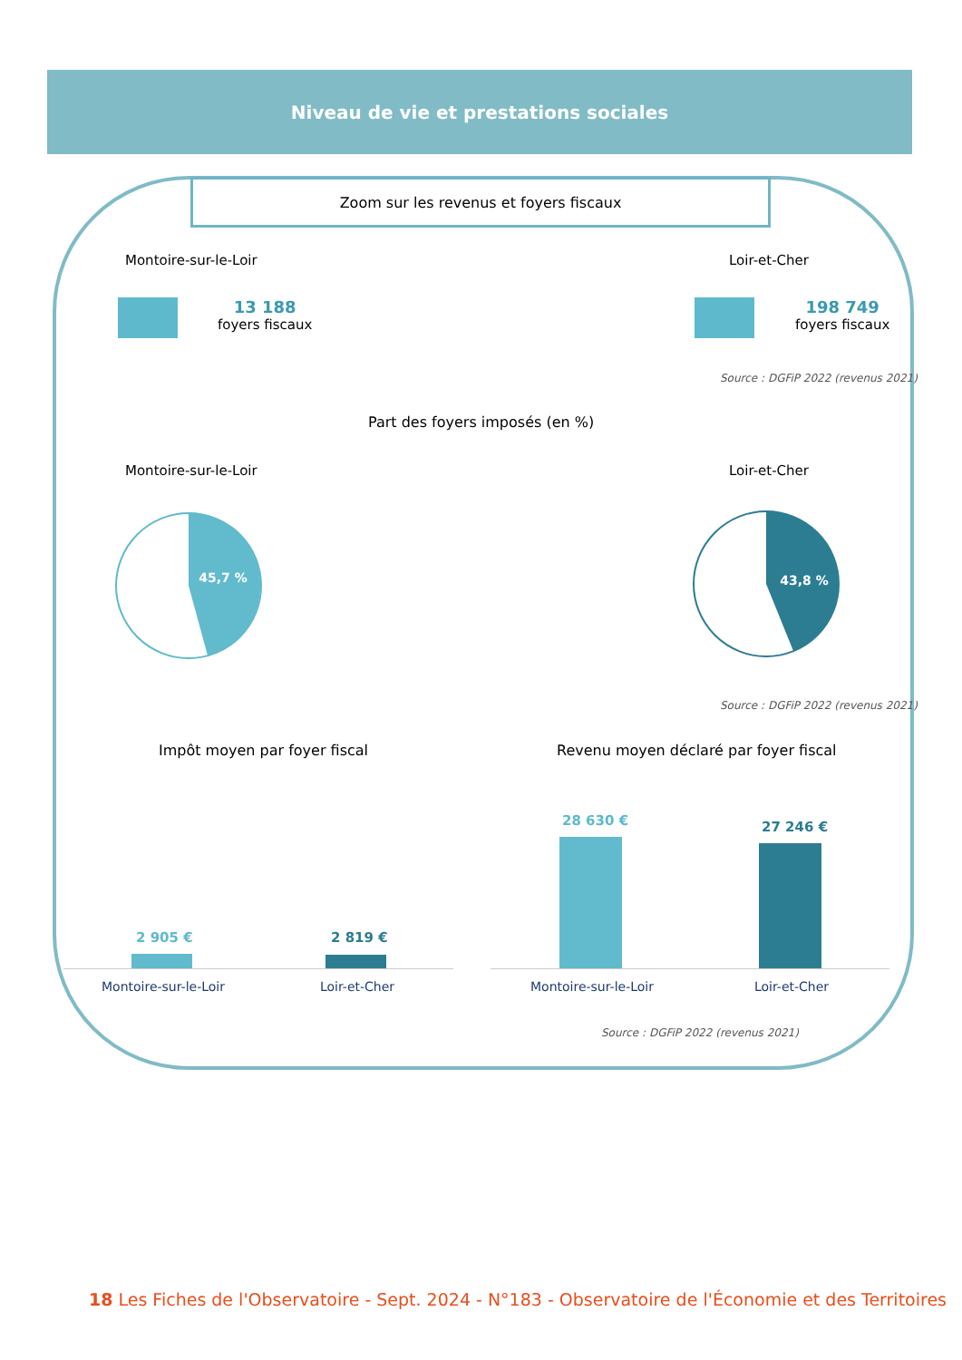Niveau de vie et prestations sociales
Zoom sur les revenus et foyers fiscaux
Montoire-sur-le-Loir Loir-et-Cher
13 188
foyers fiscaux
198 749
foyers fiscaux
Source : DGFiP 2022 (revenus 2021)
Part des foyers imposés (en %)
Montoire-sur-le-Loir Loir-et-Cher
45,7 %
43,8 %
Source : DGFiP 2022 (revenus 2021)
Impôt moyen par foyer fiscal
Revenu moyen déclaré par foyer fiscal
2 905 € 2 819 €
Montoire-sur-le-Loir Loir-et-Cher
28 630 € 27 246 €
Montoire-sur-le-Loir Loir-et-Cher
Source : DGFiP 2022 (revenus 2021)
18 Les Fiches de l'Observatoire - Sept. 2024 - N°183 - Observatoire de l'Économie et des Territoires